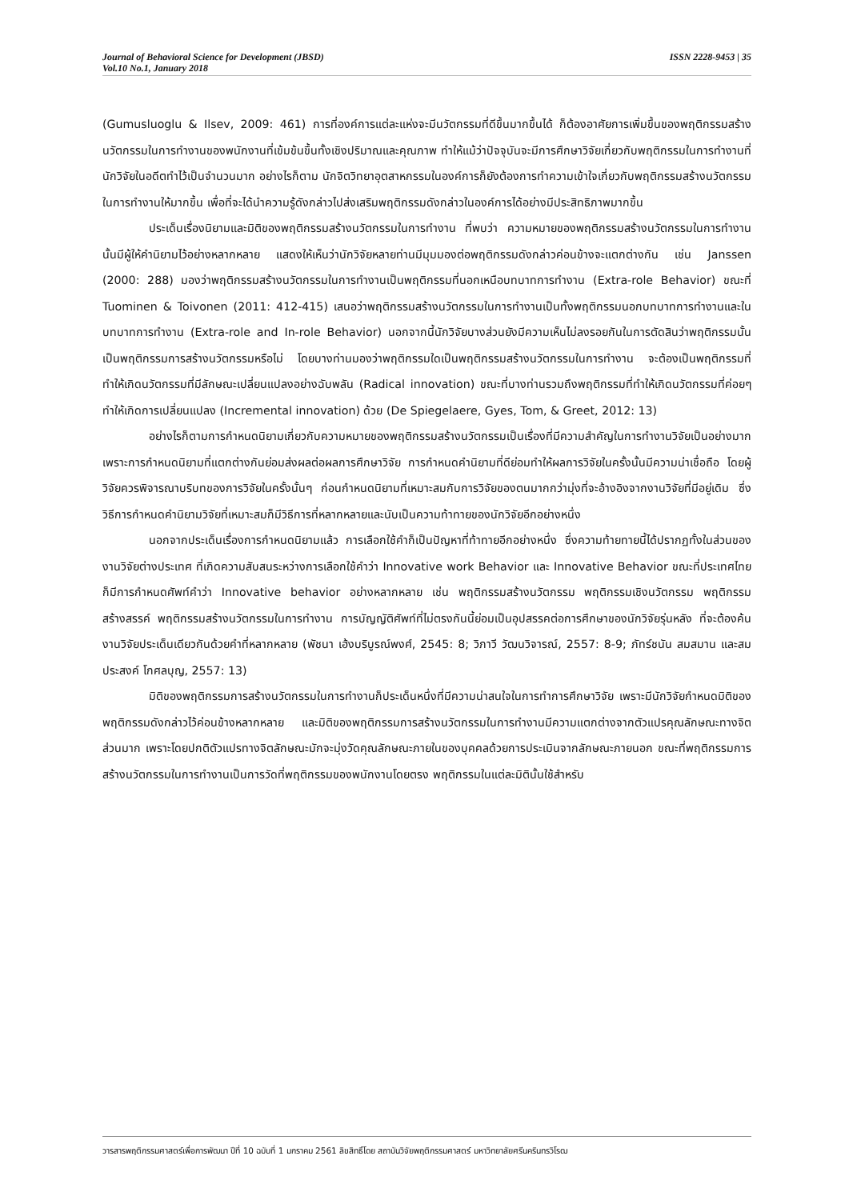Journal of Behavioral Science for Development (JBSD)
Vol.10 No.1, January 2018
ISSN 2228-9453 | 35
(Gumusluoglu & Ilsev, 2009: 461) การที่องค์การแต่ละแห่งจะมีนวัตกรรมที่ดีขึ้นมากขึ้นได้ ก็ต้องอาศัยการเพิ่มขึ้นของพฤติกรรมสร้างนวัตกรรมในการทำงานของพนักงานที่เข้มข้นขึ้นทั้งเชิงปริมาณและคุณภาพ ทำให้แม้ว่าปัจจุบันจะมีการศึกษาวิจัยเกี่ยวกับพฤติกรรมในการทำงานที่นักวิจัยในอดีตทำไว้เป็นจำนวนมาก อย่างไรก็ตาม นักจิตวิทยาอุตสาหกรรมในองค์การก็ยังต้องการทำความเข้าใจเกี่ยวกับพฤติกรรมสร้างนวัตกรรมในการทำงานให้มากขึ้น เพื่อที่จะได้นำความรู้ดังกล่าวไปส่งเสริมพฤติกรรมดังกล่าวในองค์การได้อย่างมีประสิทธิภาพมากขึ้น
ประเด็นเรื่องนิยามและมิติของพฤติกรรมสร้างนวัตกรรมในการทำงาน ที่พบว่า ความหมายของพฤติกรรมสร้างนวัตกรรมในการทำงานนั้นมีผู้ให้คำนิยามไว้อย่างหลากหลาย แสดงให้เห็นว่านักวิจัยหลายท่านมีมุมมองต่อพฤติกรรมดังกล่าวค่อนข้างจะแตกต่างกัน เช่น Janssen (2000: 288) มองว่าพฤติกรรมสร้างนวัตกรรมในการทำงานเป็นพฤติกรรมที่นอกเหนือบทบาทการทำงาน (Extra-role Behavior) ขณะที่ Tuominen & Toivonen (2011: 412-415) เสนอว่าพฤติกรรมสร้างนวัตกรรมในการทำงานเป็นทั้งพฤติกรรมนอกบทบาทการทำงานและในบทบาทการทำงาน (Extra-role and In-role Behavior) นอกจากนี้นักวิจัยบางส่วนยังมีความเห็นไม่ลงรอยกันในการตัดสินว่าพฤติกรรมนั้นเป็นพฤติกรรมการสร้างนวัตกรรมหรือไม่ โดยบางท่านมองว่าพฤติกรรมใดเป็นพฤติกรรมสร้างนวัตกรรมในการทำงาน จะต้องเป็นพฤติกรรมที่ทำให้เกิดนวัตกรรมที่มีลักษณะเปลี่ยนแปลงอย่างฉับพลัน (Radical innovation) ขณะที่บางท่านรวมถึงพฤติกรรมที่ทำให้เกิดนวัตกรรมที่ค่อยๆ ทำให้เกิดการเปลี่ยนแปลง (Incremental innovation) ด้วย (De Spiegelaere, Gyes, Tom, & Greet, 2012: 13)
อย่างไรก็ตามการกำหนดนิยามเกี่ยวกับความหมายของพฤติกรรมสร้างนวัตกรรมเป็นเรื่องที่มีความสำคัญในการทำงานวิจัยเป็นอย่างมาก เพราะการกำหนดนิยามที่แตกต่างกันย่อมส่งผลต่อผลการศึกษาวิจัย การกำหนดคำนิยามที่ดีย่อมทำให้ผลการวิจัยในครั้งนั้นมีความน่าเชื่อถือ โดยผู้วิจัยควรพิจารณาบริบทของการวิจัยในครั้งนั้นๆ ก่อนกำหนดนิยามที่เหมาะสมกับการวิจัยของตนมากกว่ามุ่งที่จะอ้างอิงจากงานวิจัยที่มีอยู่เดิม ซึ่งวิธีการกำหนดคำนิยามวิจัยที่เหมาะสมก็มีวิธีการที่หลากหลายและนับเป็นความท้าทายของนักวิจัยอีกอย่างหนึ่ง
นอกจากประเด็นเรื่องการกำหนดนิยามแล้ว การเลือกใช้คำก็เป็นปัญหาที่ท้าทายอีกอย่างหนึ่ง ซึ่งความท้ายทายนี้ได้ปรากฏทั้งในส่วนของงานวิจัยต่างประเทศ ที่เกิดความสับสนระหว่างการเลือกใช้คำว่า Innovative work Behavior และ Innovative Behavior ขณะที่ประเทศไทยก็มีการกำหนดศัพท์คำว่า Innovative behavior อย่างหลากหลาย เช่น พฤติกรรมสร้างนวัตกรรม พฤติกรรมเชิงนวัตกรรม พฤติกรรมสร้างสรรค์ พฤติกรรมสร้างนวัตกรรมในการทำงาน การบัญญัติศัพท์ที่ไม่ตรงกันนี้ย่อมเป็นอุปสรรคต่อการศึกษาของนักวิจัยรุ่นหลัง ที่จะต้องค้นงานวิจัยประเด็นเดียวกันด้วยคำที่หลากหลาย (พัชนา เฮ้งบริบูรณ์พงศ์, 2545: 8; วิภาวี วัฒนวิจารณ์, 2557: 8-9; ภัทร์ชนัน สมสมาน และสมประสงค์ โกศลบุญ, 2557: 13)
มิติของพฤติกรรมการสร้างนวัตกรรมในการทำงานก็ประเด็นหนึ่งที่มีความน่าสนใจในการทำการศึกษาวิจัย เพราะมีนักวิจัยกำหนดมิติของพฤติกรรมดังกล่าวไว้ค่อนข้างหลากหลาย และมิติของพฤติกรรมการสร้างนวัตกรรมในการทำงานมีความแตกต่างจากตัวแปรคุณลักษณะทางจิตส่วนมาก เพราะโดยปกติตัวแปรทางจิตลักษณะมักจะมุ่งวัดคุณลักษณะภายในของบุคคลด้วยการประเมินจากลักษณะภายนอก ขณะที่พฤติกรรมการสร้างนวัตกรรมในการทำงานเป็นการวัดที่พฤติกรรมของพนักงานโดยตรง พฤติกรรมในแต่ละมิตินั้นใช้สำหรับ
วารสารพฤติกรรมศาสตร์เพื่อการพัฒนา ปีที่ 10 ฉบับที่ 1 มกราคม 2561 ลิขสิทธิ์โดย สถาบันวิจัยพฤติกรรมศาสตร์ มหาวิทยาลัยศรีนครินทรวิโรฒ